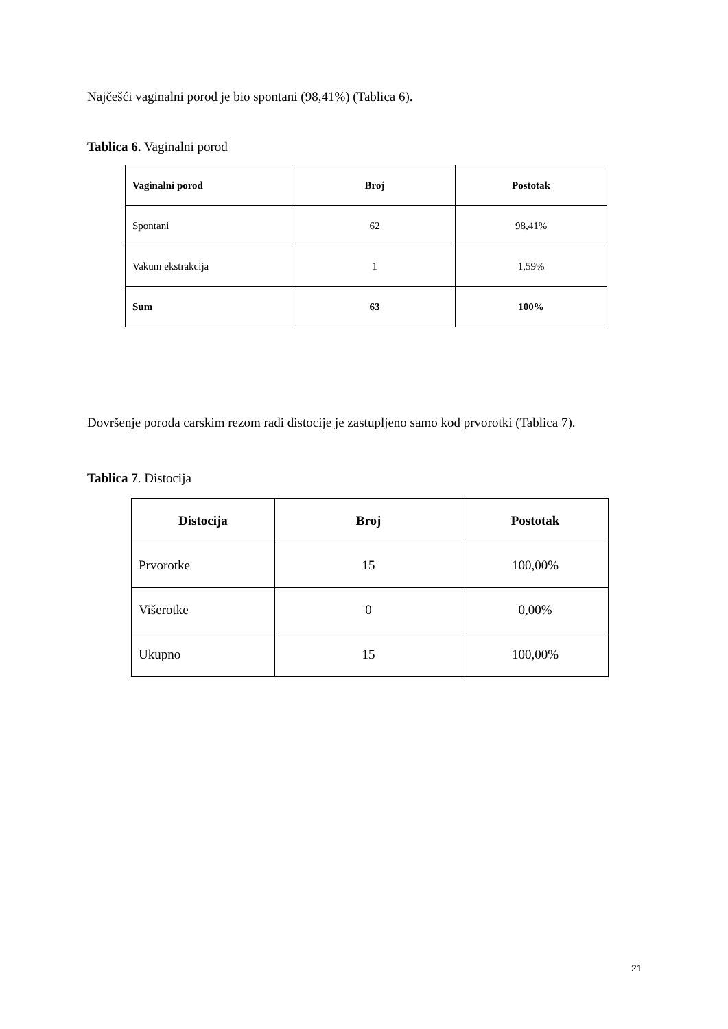Najčešći vaginalni porod je bio spontani (98,41%) (Tablica 6).
Tablica 6. Vaginalni porod
| Vaginalni porod | Broj | Postotak |
| --- | --- | --- |
| Spontani | 62 | 98,41% |
| Vakum ekstrakcija | 1 | 1,59% |
| Sum | 63 | 100% |
Dovršenje poroda carskim rezom radi distocije je zastupljeno samo kod prvorotki (Tablica 7).
Tablica 7. Distocija
| Distocija | Broj | Postotak |
| --- | --- | --- |
| Prvorotke | 15 | 100,00% |
| Višerotke | 0 | 0,00% |
| Ukupno | 15 | 100,00% |
21